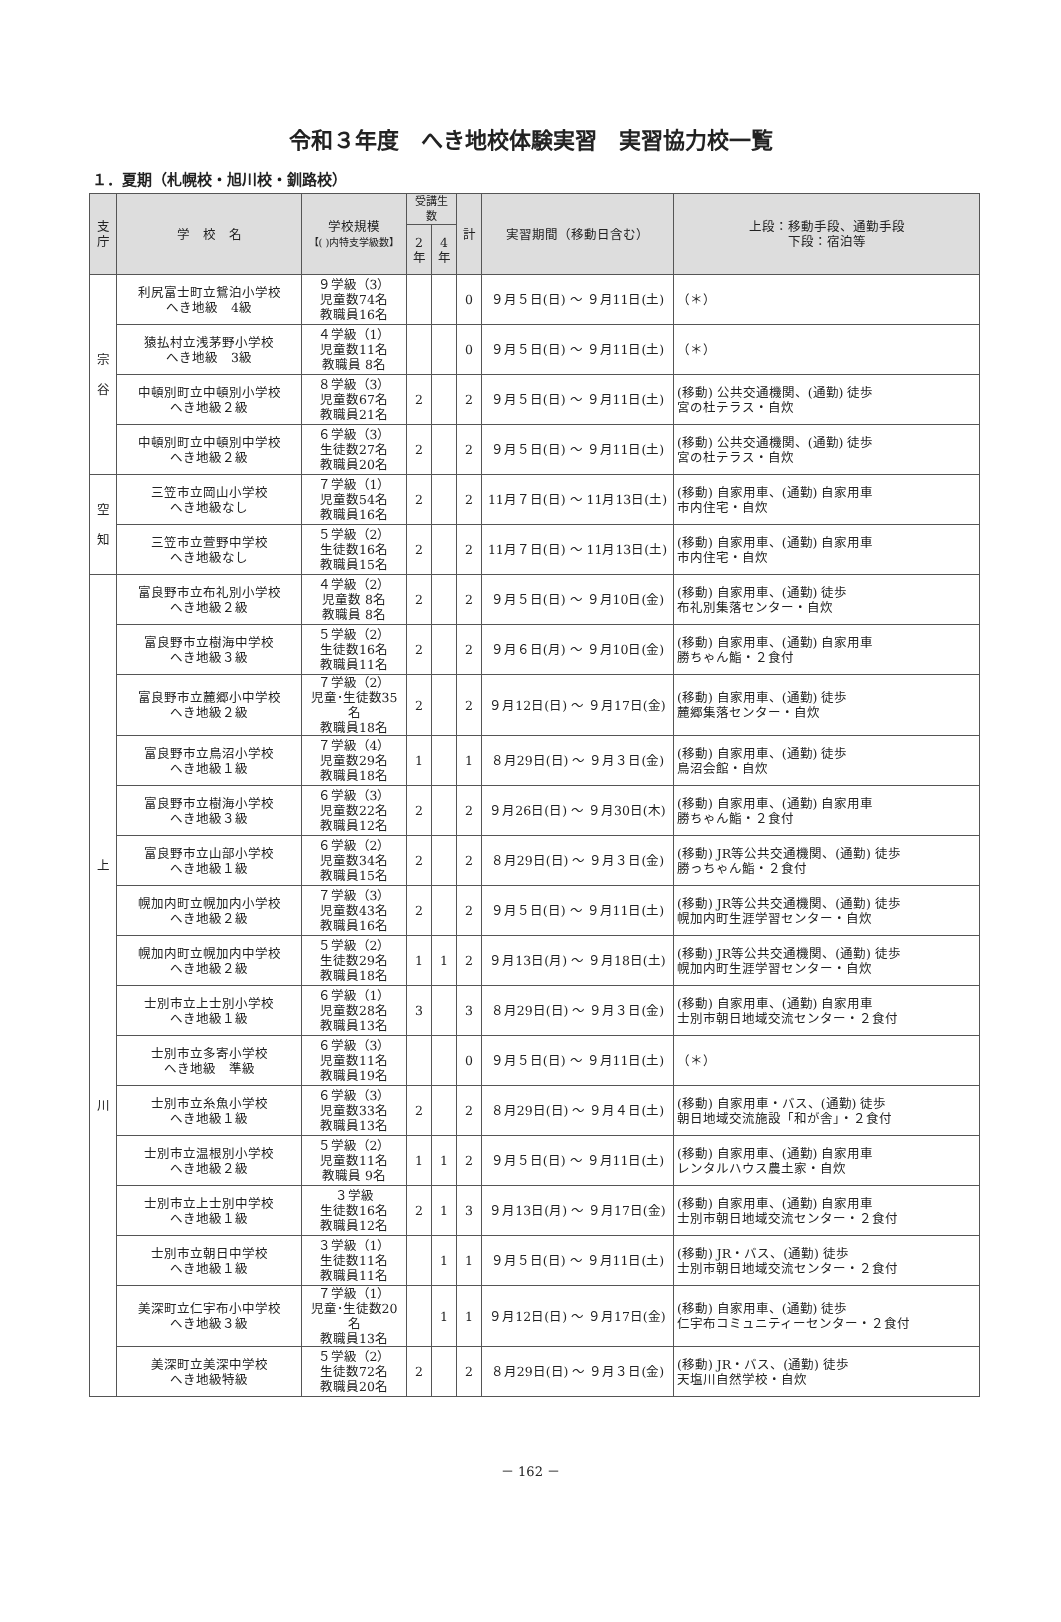令和３年度　へき地校体験実習　実習協力校一覧
１．夏期（札幌校・旭川校・釧路校）
| 支 庁 | 学 校 名 | 学校規模 【( )内特支学級数】 | 受講生数 | | 計 | 実習期間（移動日含む） | 上段：移動手段、通勤手段 下段：宿泊等 |
| --- | --- | --- | --- | --- | --- | --- | --- |
| | | | 2 年 | 4 年 | | | |
| 宗 谷 | 利尻富士町立鴛泊小学校 へき地級 4級 | ９学級（3） 児童数74名 教職員16名 | | | 0 | ９月５日(日) ～ ９月11日(土) | （＊） |
| | 猿払村立浅茅野小学校 へき地級 3級 | ４学級（1） 児童数11名 教職員 8名 | | | 0 | ９月５日(日) ～ ９月11日(土) | （＊） |
| | 中頓別町立中頓別小学校 へき地級２級 | ８学級（3） 児童数67名 教職員21名 | 2 | | 2 | ９月５日(日) ～ ９月11日(土) | (移動) 公共交通機関、(通勤) 徒歩 宮の杜テラス・自炊 |
| | 中頓別町立中頓別中学校 へき地級２級 | ６学級（3） 生徒数27名 教職員20名 | 2 | | 2 | ９月５日(日) ～ ９月11日(土) | (移動) 公共交通機関、(通勤) 徒歩 宮の杜テラス・自炊 |
| 空 知 | 三笠市立岡山小学校 へき地級なし | ７学級（1） 児童数54名 教職員16名 | 2 | | 2 | 11月７日(日) ～ 11月13日(土) | (移動) 自家用車、(通勤) 自家用車 市内住宅・自炊 |
| | 三笠市立萱野中学校 へき地級なし | ５学級（2） 生徒数16名 教職員15名 | 2 | | 2 | 11月７日(日) ～ 11月13日(土) | (移動) 自家用車、(通勤) 自家用車 市内住宅・自炊 |
| 上 川 | 富良野市立布礼別小学校 へき地級２級 | ４学級（2） 児童数 8名 教職員 8名 | 2 | | 2 | ９月５日(日) ～ ９月10日(金) | (移動) 自家用車、(通勤) 徒歩 布礼別集落センター・自炊 |
| | 富良野市立樹海中学校 へき地級３級 | ５学級（2） 生徒数16名 教職員11名 | 2 | | 2 | ９月６日(月) ～ ９月10日(金) | (移動) 自家用車、(通勤) 自家用車 勝ちゃん鮨・２食付 |
| | 富良野市立麓郷小中学校 へき地級２級 | ７学級（2） 児童･生徒数35名 教職員18名 | 2 | | 2 | ９月12日(日) ～ ９月17日(金) | (移動) 自家用車、(通勤) 徒歩 麓郷集落センター・自炊 |
| | 富良野市立鳥沼小学校 へき地級１級 | ７学級（4） 児童数29名 教職員18名 | 1 | | 1 | ８月29日(日) ～ ９月３日(金) | (移動) 自家用車、(通勤) 徒歩 鳥沼会館・自炊 |
| | 富良野市立樹海小学校 へき地級３級 | ６学級（3） 児童数22名 教職員12名 | 2 | | 2 | ９月26日(日) ～ ９月30日(木) | (移動) 自家用車、(通勤) 自家用車 勝ちゃん鮨・２食付 |
| | 富良野市立山部小学校 へき地級１級 | ６学級（2） 児童数34名 教職員15名 | 2 | | 2 | ８月29日(日) ～ ９月３日(金) | (移動) JR等公共交通機関、(通勤) 徒歩 勝っちゃん鮨・２食付 |
| | 幌加内町立幌加内小学校 へき地級２級 | ７学級（3） 児童数43名 教職員16名 | 2 | | 2 | ９月５日(日) ～ ９月11日(土) | (移動) JR等公共交通機関、(通勤) 徒歩 幌加内町生涯学習センター・自炊 |
| | 幌加内町立幌加内中学校 へき地級２級 | ５学級（2） 生徒数29名 教職員18名 | 1 | 1 | 2 | ９月13日(月) ～ ９月18日(土) | (移動) JR等公共交通機関、(通勤) 徒歩 幌加内町生涯学習センター・自炊 |
| | 士別市立上士別小学校 へき地級１級 | ６学級（1） 児童数28名 教職員13名 | 3 | | 3 | ８月29日(日) ～ ９月３日(金) | (移動) 自家用車、(通勤) 自家用車 士別市朝日地域交流センター・２食付 |
| | 士別市立多寄小学校 へき地級 準級 | ６学級（3） 児童数11名 教職員19名 | | | 0 | ９月５日(日) ～ ９月11日(土) | （＊） |
| | 士別市立糸魚小学校 へき地級１級 | ６学級（3） 児童数33名 教職員13名 | 2 | | 2 | ８月29日(日) ～ ９月４日(土) | (移動) 自家用車・バス、(通勤) 徒歩 朝日地域交流施設「和が舎」・２食付 |
| | 士別市立温根別小学校 へき地級２級 | ５学級（2） 児童数11名 教職員 9名 | 1 | 1 | 2 | ９月５日(日) ～ ９月11日(土) | (移動) 自家用車、(通勤) 自家用車 レンタルハウス農土家・自炊 |
| | 士別市立上士別中学校 へき地級１級 | ３学級 生徒数16名 教職員12名 | 2 | 1 | 3 | ９月13日(月) ～ ９月17日(金) | (移動) 自家用車、(通勤) 自家用車 士別市朝日地域交流センター・２食付 |
| | 士別市立朝日中学校 へき地級１級 | ３学級（1） 生徒数11名 教職員11名 | | 1 | 1 | ９月５日(日) ～ ９月11日(土) | (移動) JR・バス、(通勤) 徒歩 士別市朝日地域交流センター・２食付 |
| | 美深町立仁宇布小中学校 へき地級３級 | ７学級（1） 児童･生徒数20名 教職員13名 | | 1 | 1 | ９月12日(日) ～ ９月17日(金) | (移動) 自家用車、(通勤) 徒歩 仁宇布コミュニティーセンター・２食付 |
| | 美深町立美深中学校 へき地級特級 | ５学級（2） 生徒数72名 教職員20名 | 2 | | 2 | ８月29日(日) ～ ９月３日(金) | (移動) JR・バス、(通勤) 徒歩 天塩川自然学校・自炊 |
－ 162 －